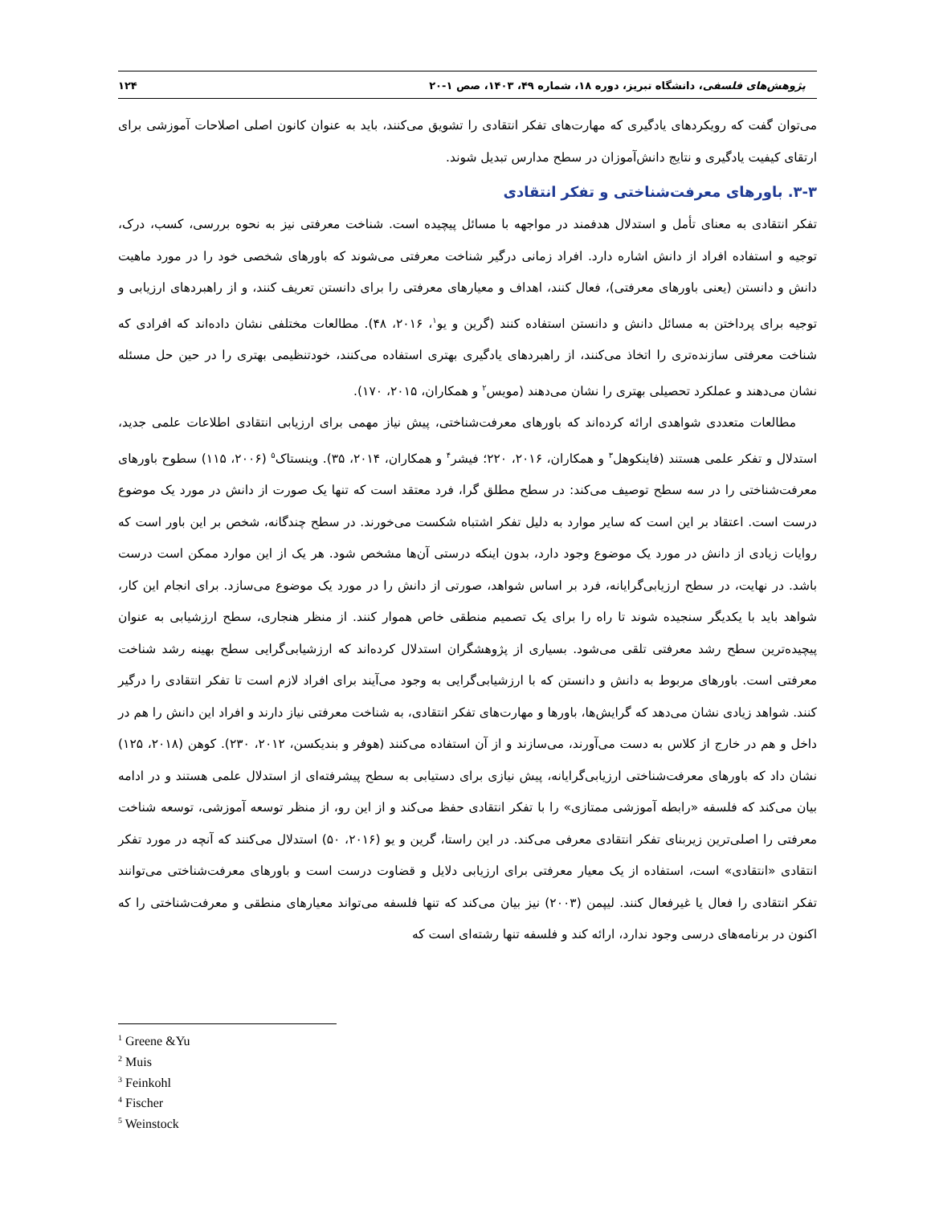پژوهش‌های فلسفی، دانشگاه تبریز، دوره ۱۸، شماره ۴۹، ۱۴۰۳، صص ۱-۲۰ ۱۲۴
می‌توان گفت که رویکردهای یادگیری که مهارت‌های تفکر انتقادی را تشویق می‌کنند، باید به عنوان کانون اصلی اصلاحات آموزشی برای ارتقای کیفیت یادگیری و نتایج دانش‌آموزان در سطح مدارس تبدیل شوند.
۳-۳. باورهای معرفت‌شناختی و تفکر انتقادی
تفکر انتقادی به معنای تأمل و استدلال هدفمند در مواجهه با مسائل پیچیده است. شناخت معرفتی نیز به نحوه بررسی، کسب، درک، توجیه و استفاده افراد از دانش اشاره دارد. افراد زمانی درگیر شناخت معرفتی می‌شوند که باورهای شخصی خود را در مورد ماهیت دانش و دانستن (یعنی باورهای معرفتی)، فعال کنند، اهداف و معیارهای معرفتی را برای دانستن تعریف کنند، و از راهبردهای ارزیابی و توجیه برای پرداختن به مسائل دانش و دانستن استفاده کنند (گرین و یو<sup>۱</sup>، ۲۰۱۶، ۴۸). مطالعات مختلفی نشان داده‌اند که افرادی که شناخت معرفتی سازنده‌تری را اتخاذ می‌کنند، از راهبردهای یادگیری بهتری استفاده می‌کنند، خودتنظیمی بهتری را در حین حل مسئله نشان می‌دهند و عملکرد تحصیلی بهتری را نشان می‌دهند (مویس<sup>۲</sup> و همکاران، ۲۰۱۵، ۱۷۰).
مطالعات متعددی شواهدی ارائه کرده‌اند که باورهای معرفت‌شناختی، پیش نیاز مهمی برای ارزیابی انتقادی اطلاعات علمی جدید، استدلال و تفکر علمی هستند (فاینکوهل<sup>۳</sup> و همکاران، ۲۰۱۶، ۲۲۰؛ فیشر<sup>۴</sup> و همکاران، ۲۰۱۴، ۳۵). وینستاک<sup>۵</sup> (۲۰۰۶، ۱۱۵) سطوح باورهای معرفت‌شناختی را در سه سطح توصیف می‌کند: در سطح مطلق گرا، فرد معتقد است که تنها یک صورت از دانش در مورد یک موضوع درست است. اعتقاد بر این است که سایر موارد به دلیل تفکر اشتباه شکست می‌خورند. در سطح چندگانه، شخص بر این باور است که روایات زیادی از دانش در مورد یک موضوع وجود دارد، بدون اینکه درستی آن‌ها مشخص شود. هر یک از این موارد ممکن است درست باشد. در نهایت، در سطح ارزیابی‌گرایانه، فرد بر اساس شواهد، صورتی از دانش را در مورد یک موضوع می‌سازد. برای انجام این کار، شواهد باید با یکدیگر سنجیده شوند تا راه را برای یک تصمیم منطقی خاص هموار کنند. از منظر هنجاری، سطح ارزشیابی به عنوان پیچیده‌ترین سطح رشد معرفتی تلقی می‌شود. بسیاری از پژوهشگران استدلال کرده‌اند که ارزشیابی‌گرایی سطح بهینه رشد شناخت معرفتی است. باورهای مربوط به دانش و دانستن که با ارزشیابی‌گرایی به وجود می‌آیند برای افراد لازم است تا تفکر انتقادی را درگیر کنند. شواهد زیادی نشان می‌دهد که گرایش‌ها، باورها و مهارت‌های تفکر انتقادی، به شناخت معرفتی نیاز دارند و افراد این دانش را هم در داخل و هم در خارج از کلاس به دست می‌آورند، می‌سازند و از آن استفاده می‌کنند (هوفر و بندیکسن، ۲۰۱۲، ۲۳۰). کوهن (۲۰۱۸، ۱۲۵) نشان داد که باورهای معرفت‌شناختی ارزیابی‌گرایانه، پیش نیازی برای دستیابی به سطح پیشرفته‌ای از استدلال علمی هستند و در ادامه بیان می‌کند که فلسفه «رابطه آموزشی ممتازی» را با تفکر انتقادی حفظ می‌کند و از این رو، از منظر توسعه آموزشی، توسعه شناخت معرفتی را اصلی‌ترین زیربنای تفکر انتقادی معرفی می‌کند. در این راستا، گرین و یو (۲۰۱۶، ۵۰) استدلال می‌کنند که آنچه در مورد تفکر انتقادی «انتقادی» است، استفاده از یک معیار معرفتی برای ارزیابی دلایل و قضاوت درست است و باورهای معرفت‌شناختی می‌توانند تفکر انتقادی را فعال یا غیرفعال کنند. لیپمن (۲۰۰۳) نیز بیان می‌کند که تنها فلسفه می‌تواند معیارهای منطقی و معرفت‌شناختی را که اکنون در برنامه‌های درسی وجود ندارد، ارائه کند و فلسفه تنها رشته‌ای است که
<sup>1</sup> Greene &Yu
<sup>2</sup> Muis
<sup>3</sup> Feinkohl
<sup>4</sup> Fischer
<sup>5</sup> Weinstock